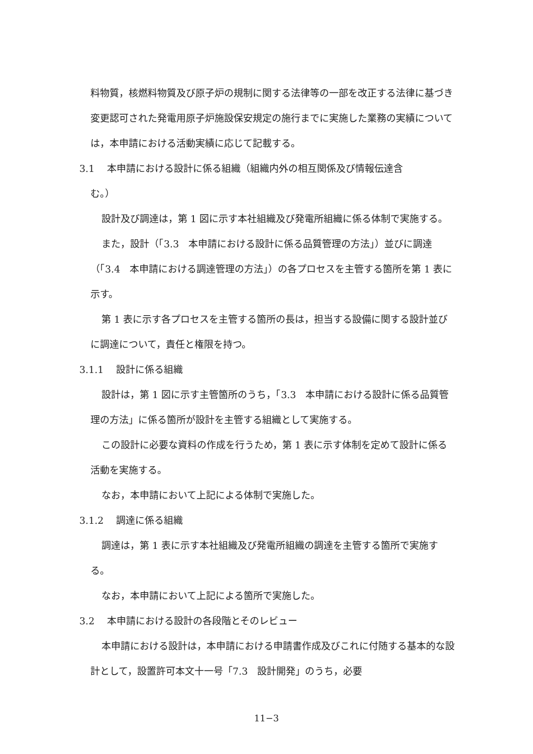料物質，核燃料物質及び原子炉の規制に関する法律等の一部を改正する法律に基づき変更認可された発電用原子炉施設保安規定の施行までに実施した業務の実績については，本申請における活動実績に応じて記載する。
3.1　 本申請における設計に係る組織（組織内外の相互関係及び情報伝達含
む。）
設計及び調達は，第 1 図に示す本社組織及び発電所組織に係る体制で実施する。
また，設計（「3.3　本申請における設計に係る品質管理の方法」）並びに調達（「3.4　本申請における調達管理の方法」）の各プロセスを主管する箇所を第 1 表に示す。
第 1 表に示す各プロセスを主管する箇所の長は，担当する設備に関する設計並びに調達について，責任と権限を持つ。
3.1.1　 設計に係る組織
設計は，第 1 図に示す主管箇所のうち，「3.3　本申請における設計に係る品質管理の方法」に係る箇所が設計を主管する組織として実施する。
この設計に必要な資料の作成を行うため，第 1 表に示す体制を定めて設計に係る活動を実施する。
なお，本申請において上記による体制で実施した。
3.1.2　 調達に係る組織
調達は，第 1 表に示す本社組織及び発電所組織の調達を主管する箇所で実施する。
なお，本申請において上記による箇所で実施した。
3.2　 本申請における設計の各段階とそのレビュー
本申請における設計は，本申請における申請書作成及びこれに付随する基本的な設計として，設置許可本文十一号「7.3　設計開発」のうち，必要
11−3